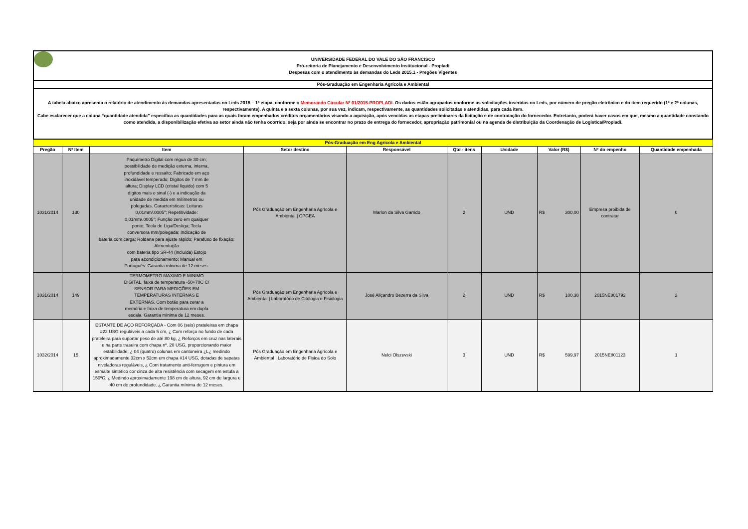UNIVERSIDADE FEDERAL DO VALE DO SÃO FRANCISCO
Pró-reitoria de Planejamento e Desenvolvimento Institucional - Propladi
Despesas com o atendimento às demandas do Leds 2015.1 - Pregões Vigentes
Pós-Graduação em Engenharia Agrícola e Ambiental
A tabela abaixo apresenta o relatório de atendimento às demandas apresentadas no Leds 2015 – 1ª etapa, conforme o Memorando Circular Nº 01/2015-PROPLADI. Os dados estão agrupados conforme as solicitações inseridas no Leds, por número de pregão eletrônico e do item requerido (1ª e 2ª colunas, respectivamente). A quinta e a sexta colunas, por sua vez, indicam, respectivamente, as quantidades solicitadas e atendidas, para cada item.
Cabe esclarecer que a coluna “quantidade atendida” especifica as quantidades para as quais foram empenhados créditos orçamentários visando a aquisição, após vencidas as etapas preliminares da licitação e de contratação do fornecedor. Entretanto, poderá haver casos em que, mesmo a quantidade constando como atendida, a disponibilização efetiva ao setor ainda não tenha ocorrido, seja por ainda se encontrar no prazo de entrega do fornecedor, apropriação patrimonial ou na agenda de distribuição da Coordenação de Logística/Propladi.
| Pós-Graduação em Eng Agrícola e Ambiental | | | | | | | | | |
| Pregão | Nº Item | Item | Setor destino | Responsável | Qtd - itens | Unidade | Valor (R$) | Nº do empenho | Quantidade empenhada |
| 1031/2014 | 130 | Paquímetro Digital com régua de 30 cm; possibilidade de medição externa, interna, profundidade e ressalto; Fabricado em aço inoxidável temperado; Dígitos de 7 mm de altura; Display LCD (cristal líquido) com 5 dígitos mais o sinal (-) e a indicação da unidade de medida em milímetros ou polegadas. Características: Leituras 0,01mm/.0005"; Repetitividade: 0,01mm/.0005"; Função zero em qualquer ponto; Tecla de Liga/Desliga; Tecla conversora mm/polegada; Indicação de bateria com carga; Roldana para ajuste rápido; Parafuso de fixação; Alimentação com bateria tipo SR-44 (incluída) Estojo para acondicionamento; Manual em Português. Garantia mínima de 12 meses. | Pós Graduação em Engenharia Agrícola e Ambiental / CPGEA | Marlon da Silva Garrido | 2 | UND | R$ 300,00 | Empresa proibida de contratar | 0 |
| 1031/2014 | 149 | TERMOMETRO MAXIMO E MINIMO DIGITAL, faixa de temperatura -50+70C C/ SENSOR PARA MEDIÇÕES EM TEMPERATURAS INTERNAS E EXTERNAS. Com botão para zerar a memória e faixa de temperatura em dupla escala. Garantia mínima de 12 meses. | Pós Graduação em Engenharia Agrícola e Ambiental / Laboratório de Citologia e Fisiologia | José Aliçandro Bezerra da Silva | 2 | UND | R$ 100,38 | 2015NE801792 | 2 |
| 1032/2014 | 15 | ESTANTE DE AÇO REFORÇADA - Com 06 (seis) prateleiras em chapa #22 USG reguláveis a cada 5 cm, ¿ Com reforço no fundo de cada prateleira para suportar peso de até 80 kg, ¿ Reforços em cruz nas laterais e na parte traseira com chapa nº. 20 USG, proporcionando maior estabilidade; ¿ 04 (quatro) colunas em cantoneira ¿L¿ medindo aproximadamente 32cm x 52cm em chapa #14 USG, dotadas de sapatas niveladoras reguláveis, ¿ Com tratamento anti-ferrugem e pintura em esmalte sintético cor cinza de alta resistência com secagem em estufa a 150ºC. ¿ Medindo aproximadamente 198 cm de altura, 92 cm de largura e 40 cm de profundidade. ¿ Garantia mínima de 12 meses. | Pós Graduação em Engenharia Agrícola e Ambiental / Laboratório de Fisica do Solo | Nelci Olszevski | 3 | UND | R$ 599,97 | 2015NE801123 | 1 |